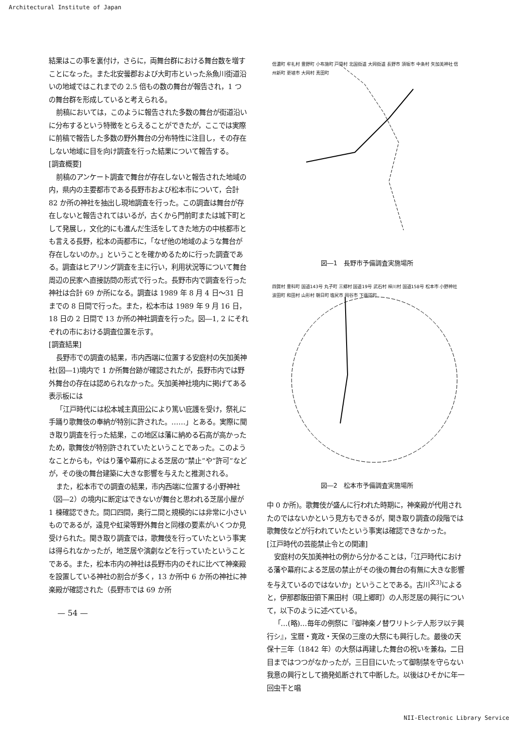Architectural Institute of Japan
結果はこの事を裏付け，さらに，両舞台群における舞台数を増すことになった。また北安曇郡および大町市といった糸魚川街道沿いの地域ではこれまでの 2.5 倍もの数の舞台が報告され，1 つの舞台群を形成していると考えられる。
前稿においては，このように報告された多数の舞台が街道沿いに分布するという特徴をとらえることができたが，ここでは実際に前稿で報告した多数の野外舞台の分布特性に注目し，その存在しない地域に目を向け調査を行った結果について報告する。
[調査概要]
前稿のアンケート調査で舞台が存在しないと報告された地域の内，県内の主要都市である長野市および松本市について，合計 82 か所の神社を抽出し現地調査を行った。この調査は舞台が存在しないと報告されてはいるが，古くから門前町または城下町として発展し，文化的にも進んだ生活をしてきた地方の中核都市とも言える長野，松本の両都市に，「なぜ他の地域のような舞台が存在しないのか。」ということを確かめるために行った調査である。調査はヒアリング調査を主に行い，利用状況等について舞台周辺の民家へ直接訪問の形式で行った。長野市内で調査を行った神社は合計 69 か所になる。調査は 1989 年 8 月 4 日～31 日までの 8 日間で行った。また，松本市は 1989 年 9 月 16 日，18 日の 2 日間で 13 か所の神社調査を行った。図―1, 2 にそれぞれの市における調査位置を示す。
[調査結果]
長野市での調査の結果，市内西端に位置する安庭村の矢加美神社(図―1)境内で 1 か所舞台跡が確認されたが，長野市内では野外舞台の存在は認められなかった。矢加美神社境内に掲げてある表示板には
「江戸時代には松本城主真田公により篤い庇護を受け，祭礼に手踊り歌舞伎の奉納が特別に許された。……」とある。実際に聞き取り調査を行った結果，この地区は藩に納める石高が高かったため，歌舞伎が特別許されていたということであった。このようなことからも，やはり藩や幕府による芝居の“禁止”や“許可”などが，その後の舞台建築に大きな影響を与えたと推測される。
また，松本市での調査の結果，市内西端に位置する小野神社（図―2）の境内に断定はできないが舞台と思われる芝居小屋が 1 棟確認できた。間口四間，奥行二間と規模的には非常に小さいものであるが，遠見や虹梁等野外舞台と同様の要素がいくつか見受けられた。聞き取り調査では，歌舞伎を行っていたという事実は得られなかったが，地芝居や演劇などを行っていたということである。また，松本市内の神社は長野市内のそれに比べて神楽殿を設置している神社の割合が多く，13 か所中 6 か所の神社に神楽殿が確認された（長野市では 69 か所
— 54 —
信濃町 牟礼村 豊野町 小布施町 戸隠村 北国街道 大岡街道 長野市 須坂市 中条村 矢加美神社 信州新町 更埴市 大岡村 真田町
図―1　長野市予備調査実施場所
四賀村 豊科町 国道143号 丸子町 三郷村 国道19号 武石村 梓川村 国道158号 松本市 小野神社 波田町 和田村 山形村 朝日町 塩尻市 岡谷市 下諏訪町
図―2　松本市予備調査実施場所
中 0 か所)。歌舞伎が盛んに行われた時期に，神楽殿が代用されたのではないかという見方もできるが，聞き取り調査の段階では歌舞伎などが行われていたという事実は確認できなかった。
[江戸時代の芸能禁止令との関連]
安庭村の矢加美神社の例から分かることは，「江戸時代における藩や幕府による芝居の禁止がその後の舞台の有無に大きな影響を与えているのではないか」ということである。古川<sup>文3)</sup>によると，伊那郡飯田領下黒田村（現上郷町）の人形芝居の興行について，以下のように述べている。
「…(略)…毎年の例祭に『御神楽ノ替ワリトシテ人形ヲ以テ興行シ』，宝暦・寛政・天保の三度の大祭にも興行した。最後の天保十三年（1842 年）の大祭は再建した舞台の祝いを兼ね，二日目まではつつがなかったが，三日目にいたって御制禁を守らない我意の興行として摘発処断されて中断した。以後はひそかに年一回虫干と唱
NII-Electronic Library Service